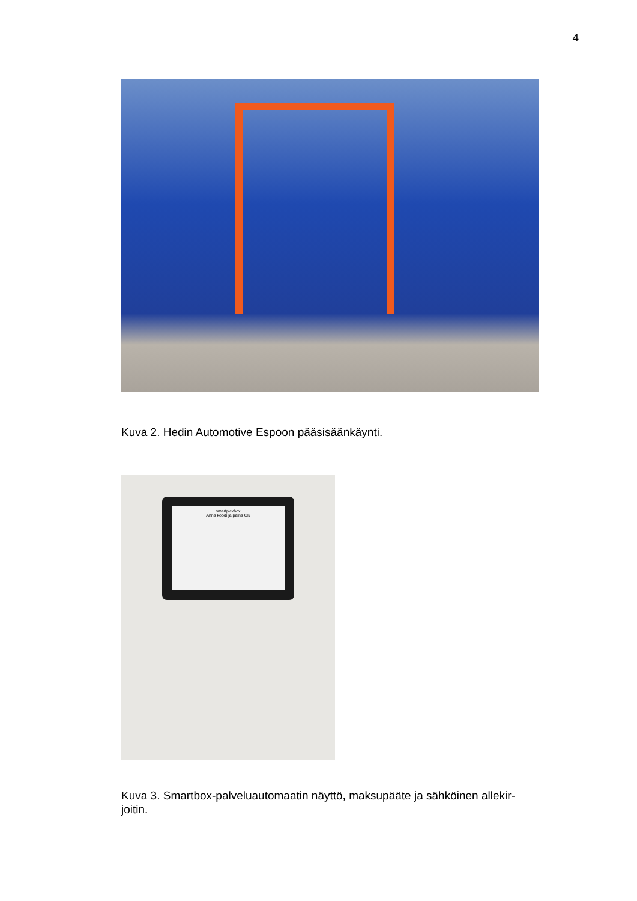4
Kuva 2. Hedin Automotive Espoon pääsisäänkäynti.
smartpickbox
Anna koodi ja paina OK
Kuva 3. Smartbox-palveluautomaatin näyttö, maksupääte ja sähköinen allekir-
joitin.